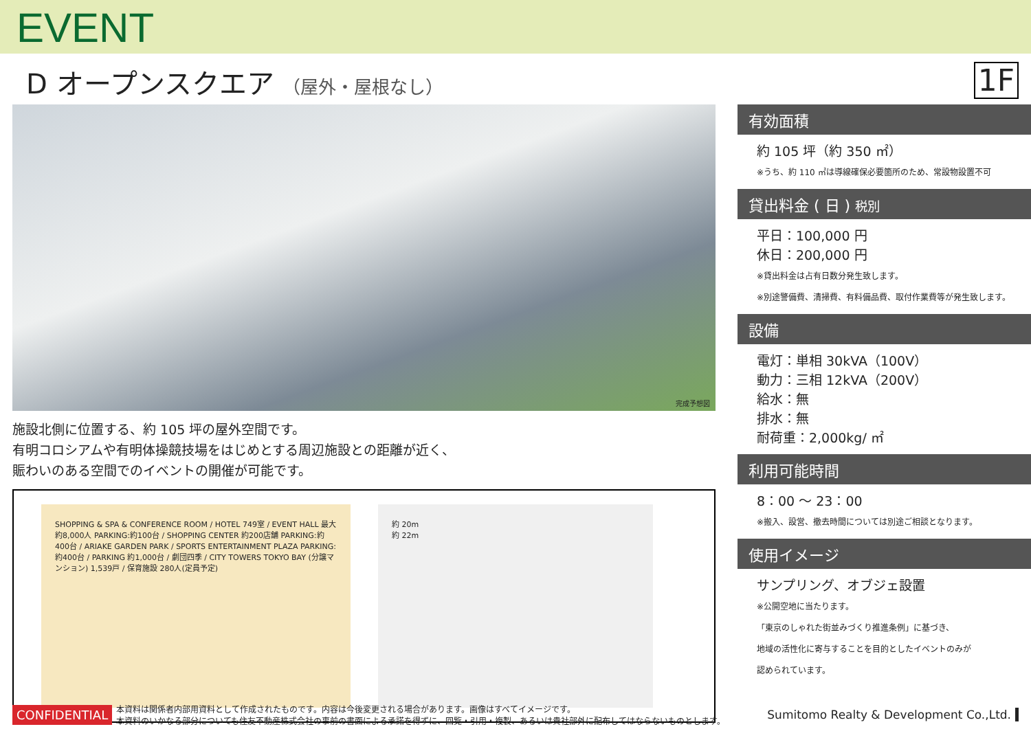EVENT
D オープンスクエア （屋外・屋根なし）
1F
完成予想図
施設北側に位置する、約 105 坪の屋外空間です。
有明コロシアムや有明体操競技場をはじめとする周辺施設との距離が近く、
賑わいのある空間でのイベントの開催が可能です。
SHOPPING & SPA & CONFERENCE ROOM / HOTEL 749室 / EVENT HALL 最大約8,000人 PARKING:約100台 / SHOPPING CENTER 約200店舗 PARKING:約400台 / ARIAKE GARDEN PARK / SPORTS ENTERTAINMENT PLAZA PARKING:約400台 / PARKING 約1,000台 / 劇団四季 / CITY TOWERS TOKYO BAY (分譲マンション) 1,539戸 / 保育施設 280人(定員予定)
約 20m
約 22m
有効面積
約 105 坪（約 350 ㎡）
※うち、約 110 ㎡は導線確保必要箇所のため、常設物設置不可
貸出料金 ( 日 ) 税別
平日：100,000 円
休日：200,000 円
※貸出料金は占有日数分発生致します。
※別途警備費、清掃費、有料備品費、取付作業費等が発生致します。
設備
電灯：単相 30kVA（100V）
動力：三相 12kVA（200V）
給水：無
排水：無
耐荷重：2,000kg/ ㎡
利用可能時間
8：00 ～ 23：00
※搬入、設営、撤去時間については別途ご相談となります。
使用イメージ
サンプリング、オブジェ設置
※公開空地に当たります。
「東京のしゃれた街並みづくり推進条例」に基づき、
地域の活性化に寄与することを目的としたイベントのみが
認められています。
CONFIDENTIAL 本資料は関係者内部用資料として作成されたものです。内容は今後変更される場合があります。画像はすべてイメージです。
本資料のいかなる部分についても住友不動産株式会社の事前の書面による承諾を得ずに、回覧・引用・複製、あるいは貴社部外に配布してはならないものとします。 Sumitomo Realty & Development Co.,Ltd.